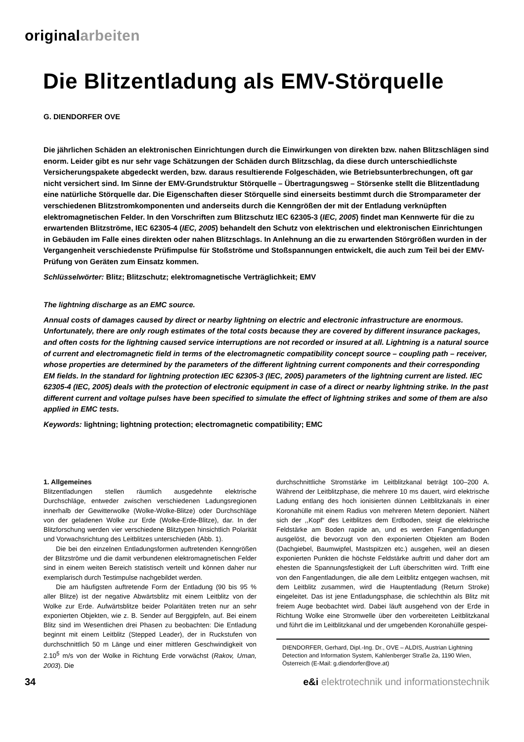originalarbeiten
Die Blitzentladung als EMV-Störquelle
G. DIENDORFER OVE
Die jährlichen Schäden an elektronischen Einrichtungen durch die Einwirkungen von direkten bzw. nahen Blitzschlägen sind enorm. Leider gibt es nur sehr vage Schätzungen der Schäden durch Blitzschlag, da diese durch unterschiedlichste Versicherungspakete abgedeckt werden, bzw. daraus resultierende Folgeschäden, wie Betriebsunterbrechungen, oft gar nicht versichert sind. Im Sinne der EMV-Grundstruktur Störquelle – Übertragungsweg – Störsenke stellt die Blitzentladung eine natürliche Störquelle dar. Die Eigenschaften dieser Störquelle sind einerseits bestimmt durch die Stromparameter der verschiedenen Blitzstromkomponenten und anderseits durch die Kenngrößen der mit der Entladung verknüpften elektromagnetischen Felder. In den Vorschriften zum Blitzschutz IEC 62305-3 (IEC, 2005) findet man Kennwerte für die zu erwartenden Blitzströme, IEC 62305-4 (IEC, 2005) behandelt den Schutz von elektrischen und elektronischen Einrichtungen in Gebäuden im Falle eines direkten oder nahen Blitzschlags. In Anlehnung an die zu erwartenden Störgrößen wurden in der Vergangenheit verschiedenste Prüfimpulse für Stoßströme und Stoßspannungen entwickelt, die auch zum Teil bei der EMV-Prüfung von Geräten zum Einsatz kommen.
Schlüsselwörter: Blitz; Blitzschutz; elektromagnetische Verträglichkeit; EMV
The lightning discharge as an EMC source.
Annual costs of damages caused by direct or nearby lightning on electric and electronic infrastructure are enormous. Unfortunately, there are only rough estimates of the total costs because they are covered by different insurance packages, and often costs for the lightning caused service interruptions are not recorded or insured at all. Lightning is a natural source of current and electromagnetic field in terms of the electromagnetic compatibility concept source – coupling path – receiver, whose properties are determined by the parameters of the different lightning current components and their corresponding EM fields. In the standard for lightning protection IEC 62305-3 (IEC, 2005) parameters of the lightning current are listed. IEC 62305-4 (IEC, 2005) deals with the protection of electronic equipment in case of a direct or nearby lightning strike. In the past different current and voltage pulses have been specified to simulate the effect of lightning strikes and some of them are also applied in EMC tests.
Keywords: lightning; lightning protection; electromagnetic compatibility; EMC
1. Allgemeines
Blitzentladungen stellen räumlich ausgedehnte elektrische Durchschläge, entweder zwischen verschiedenen Ladungsregionen innerhalb der Gewitterwolke (Wolke-Wolke-Blitze) oder Durchschläge von der geladenen Wolke zur Erde (Wolke-Erde-Blitze), dar. In der Blitzforschung werden vier verschiedene Blitztypen hinsichtlich Polarität und Vorwachsrichtung des Leitblitzes unterschieden (Abb. 1).
Die bei den einzelnen Entladungsformen auftretenden Kenngrößen der Blitzströme und die damit verbundenen elektromagnetischen Felder sind in einem weiten Bereich statistisch verteilt und können daher nur exemplarisch durch Testimpulse nachgebildet werden.
Die am häufigsten auftretende Form der Entladung (90 bis 95 % aller Blitze) ist der negative Abwärtsblitz mit einem Leitblitz von der Wolke zur Erde. Aufwärtsblitze beider Polaritäten treten nur an sehr exponierten Objekten, wie z. B. Sender auf Berggipfeln, auf. Bei einem Blitz sind im Wesentlichen drei Phasen zu beobachten: Die Entladung beginnt mit einem Leitblitz (Stepped Leader), der in Ruckstufen von durchschnittlich 50 m Länge und einer mittleren Geschwindigkeit von 2.10<sup>5</sup> m/s von der Wolke in Richtung Erde vorwächst (Rakov, Uman, 2003). Die
durchschnittliche Stromstärke im Leitblitzkanal beträgt 100–200 A. Während der Leitblitzphase, die mehrere 10 ms dauert, wird elektrische Ladung entlang des hoch ionisierten dünnen Leitblitzkanals in einer Koronahülle mit einem Radius von mehreren Metern deponiert. Nähert sich der ,,Kopf“ des Leitblitzes dem Erdboden, steigt die elektrische Feldstärke am Boden rapide an, und es werden Fangentladungen ausgelöst, die bevorzugt von den exponierten Objekten am Boden (Dachgiebel, Baumwipfel, Mastspitzen etc.) ausgehen, weil an diesen exponierten Punkten die höchste Feldstärke auftritt und daher dort am ehesten die Spannungsfestigkeit der Luft überschritten wird. Trifft eine von den Fangentladungen, die alle dem Leitblitz entgegen wachsen, mit dem Leitblitz zusammen, wird die Hauptentladung (Return Stroke) eingeleitet. Das ist jene Entladungsphase, die schlechthin als Blitz mit freiem Auge beobachtet wird. Dabei läuft ausgehend von der Erde in Richtung Wolke eine Stromwelle über den vorbereiteten Leitblitzkanal und führt die im Leitblitzkanal und der umgebenden Koronahülle gespei-
DIENDORFER, Gerhard, Dipl.-Ing. Dr., OVE – ALDIS, Austrian Lightning Detection and Information System, Kahlenberger Straße 2a, 1190 Wien, Österreich (E-Mail: g.diendorfer@ove.at)
34 e&i elektrotechnik und informationstechnik